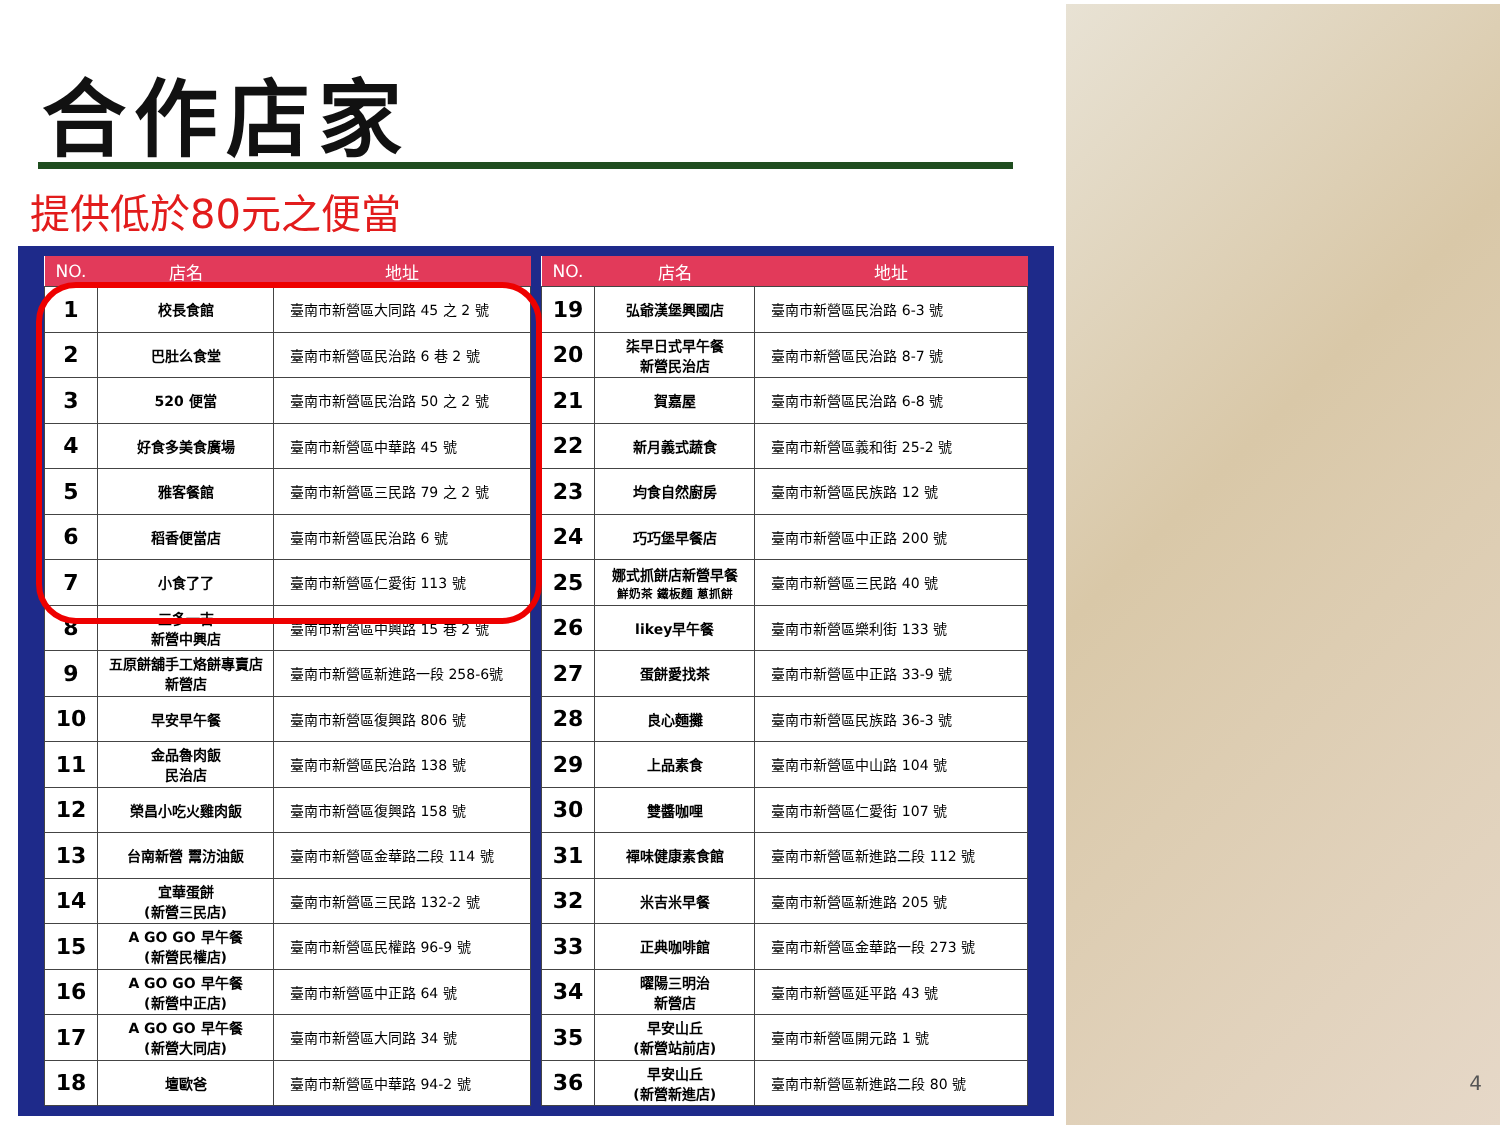合作店家
提供低於80元之便當
| NO. | 店名 | 地址 |
| --- | --- | --- |
| 1 | 校長食館 | 臺南市新營區大同路 45 之 2 號 |
| 2 | 巴肚么食堂 | 臺南市新營區民治路 6 巷 2 號 |
| 3 | 520 便當 | 臺南市新營區民治路 50 之 2 號 |
| 4 | 好食多美食廣場 | 臺南市新營區中華路 45 號 |
| 5 | 雅客餐館 | 臺南市新營區三民路 79 之 2 號 |
| 6 | 稻香便當店 | 臺南市新營區民治路 6 號 |
| 7 | 小食了了 | 臺南市新營區仁愛街 113 號 |
| 8 | 三多一吉 新營中興店 | 臺南市新營區中興路 15 巷 2 號 |
| 9 | 五原餅舖手工烙餅專賣店 新營店 | 臺南市新營區新進路一段 258-6號 |
| 10 | 早安早午餐 | 臺南市新營區復興路 806 號 |
| 11 | 金品魯肉飯 民治店 | 臺南市新營區民治路 138 號 |
| 12 | 榮昌小吃火雞肉飯 | 臺南市新營區復興路 158 號 |
| 13 | 台南新營 鬻汸油飯 | 臺南市新營區金華路二段 114 號 |
| 14 | 宜華蛋餅 (新營三民店) | 臺南市新營區三民路 132-2 號 |
| 15 | A GO GO 早午餐 (新營民權店) | 臺南市新營區民權路 96-9 號 |
| 16 | A GO GO 早午餐 (新營中正店) | 臺南市新營區中正路 64 號 |
| 17 | A GO GO 早午餐 (新營大同店) | 臺南市新營區大同路 34 號 |
| 18 | 壇歐爸 | 臺南市新營區中華路 94-2 號 |
| NO. | 店名 | 地址 |
| --- | --- | --- |
| 19 | 弘爺漢堡興國店 | 臺南市新營區民治路 6-3 號 |
| 20 | 柒早日式早午餐 新營民治店 | 臺南市新營區民治路 8-7 號 |
| 21 | 賀嘉屋 | 臺南市新營區民治路 6-8 號 |
| 22 | 新月義式蔬食 | 臺南市新營區義和街 25-2 號 |
| 23 | 均食自然廚房 | 臺南市新營區民族路 12 號 |
| 24 | 巧巧堡早餐店 | 臺南市新營區中正路 200 號 |
| 25 | 娜式抓餅店新營早餐 鮮奶茶 鐵板麵 蔥抓餅 | 臺南市新營區三民路 40 號 |
| 26 | likey早午餐 | 臺南市新營區樂利街 133 號 |
| 27 | 蛋餅愛找茶 | 臺南市新營區中正路 33-9 號 |
| 28 | 良心麵攤 | 臺南市新營區民族路 36-3 號 |
| 29 | 上品素食 | 臺南市新營區中山路 104 號 |
| 30 | 雙醬咖哩 | 臺南市新營區仁愛街 107 號 |
| 31 | 禪味健康素食館 | 臺南市新營區新進路二段 112 號 |
| 32 | 米吉米早餐 | 臺南市新營區新進路 205 號 |
| 33 | 正典咖啡館 | 臺南市新營區金華路一段 273 號 |
| 34 | 曜陽三明治 新營店 | 臺南市新營區延平路 43 號 |
| 35 | 早安山丘 (新營站前店) | 臺南市新營區開元路 1 號 |
| 36 | 早安山丘 (新營新進店) | 臺南市新營區新進路二段 80 號 |
4